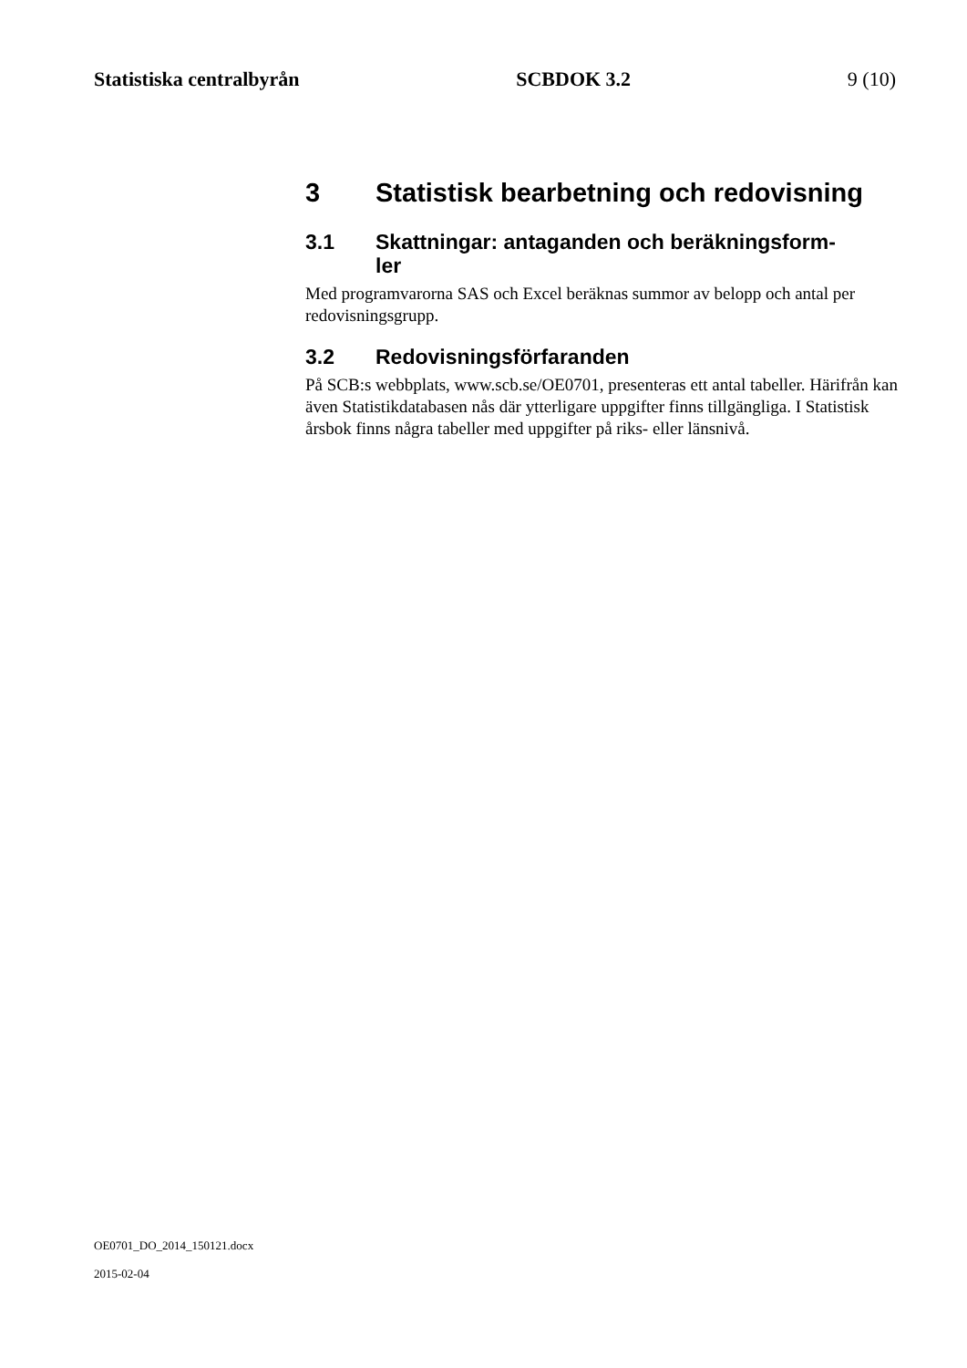Statistiska centralbyrån SCBDOK 3.2 9 (10)
3 Statistisk bearbetning och redovisning
3.1 Skattningar: antaganden och beräkningsform-
ler
Med programvarorna SAS och Excel beräknas summor av belopp och antal per redovisningsgrupp.
3.2 Redovisningsförfaranden
På SCB:s webbplats, www.scb.se/OE0701, presenteras ett antal tabeller. Härifrån kan även Statistikdatabasen nås där ytterligare uppgifter finns tillgängliga. I Statistisk årsbok finns några tabeller med uppgifter på riks- eller länsnivå.
OE0701_DO_2014_150121.docx
2015-02-04